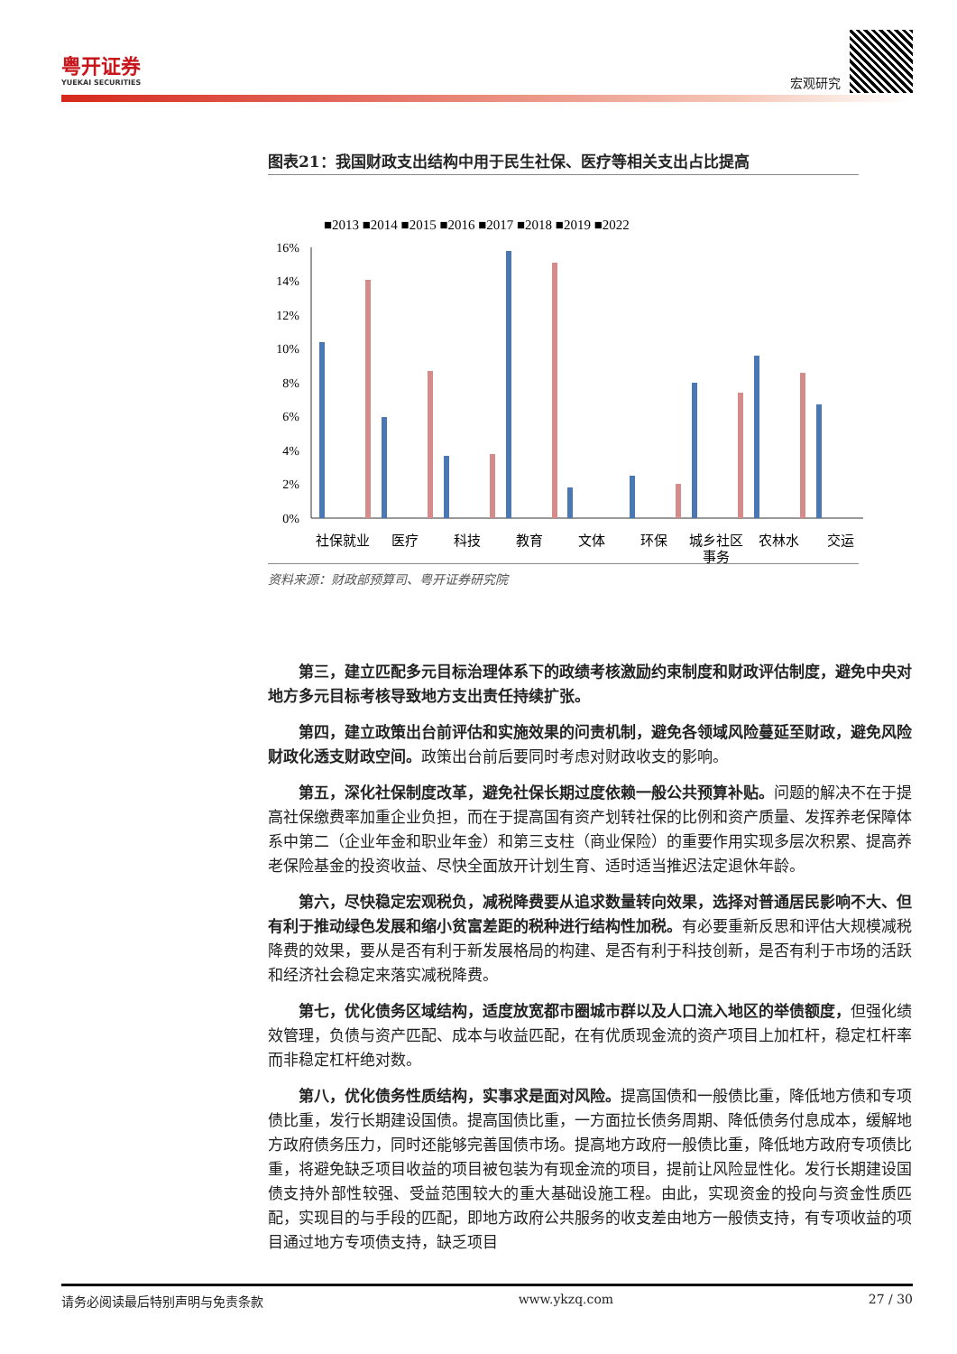粤开证券
YUEKAI SECURITIES
宏观研究
图表21：我国财政支出结构中用于民生社保、医疗等相关支出占比提高
■2013 ■2014 ■2015 ■2016 ■2017 ■2018 ■2019 ■2022
16%
14%
12%
10%
8%
6%
4%
2%
0%
社保就业
医疗
科技
教育
文体
环保
城乡社区
事务
农林水
交运
资料来源：财政部预算司、粤开证券研究院
第三，建立匹配多元目标治理体系下的政绩考核激励约束制度和财政评估制度，避免中央对地方多元目标考核导致地方支出责任持续扩张。
第四，建立政策出台前评估和实施效果的问责机制，避免各领域风险蔓延至财政，避免风险财政化透支财政空间。政策出台前后要同时考虑对财政收支的影响。
第五，深化社保制度改革，避免社保长期过度依赖一般公共预算补贴。问题的解决不在于提高社保缴费率加重企业负担，而在于提高国有资产划转社保的比例和资产质量、发挥养老保障体系中第二（企业年金和职业年金）和第三支柱（商业保险）的重要作用实现多层次积累、提高养老保险基金的投资收益、尽快全面放开计划生育、适时适当推迟法定退休年龄。
第六，尽快稳定宏观税负，减税降费要从追求数量转向效果，选择对普通居民影响不大、但有利于推动绿色发展和缩小贫富差距的税种进行结构性加税。有必要重新反思和评估大规模减税降费的效果，要从是否有利于新发展格局的构建、是否有利于科技创新，是否有利于市场的活跃和经济社会稳定来落实减税降费。
第七，优化债务区域结构，适度放宽都市圈城市群以及人口流入地区的举债额度，但强化绩效管理，负债与资产匹配、成本与收益匹配，在有优质现金流的资产项目上加杠杆，稳定杠杆率而非稳定杠杆绝对数。
第八，优化债务性质结构，实事求是面对风险。提高国债和一般债比重，降低地方债和专项债比重，发行长期建设国债。提高国债比重，一方面拉长债务周期、降低债务付息成本，缓解地方政府债务压力，同时还能够完善国债市场。提高地方政府一般债比重，降低地方政府专项债比重，将避免缺乏项目收益的项目被包装为有现金流的项目，提前让风险显性化。发行长期建设国债支持外部性较强、受益范围较大的重大基础设施工程。由此，实现资金的投向与资金性质匹配，实现目的与手段的匹配，即地方政府公共服务的收支差由地方一般债支持，有专项收益的项目通过地方专项债支持，缺乏项目
请务必阅读最后特别声明与免责条款 www.ykzq.com 27 / 30